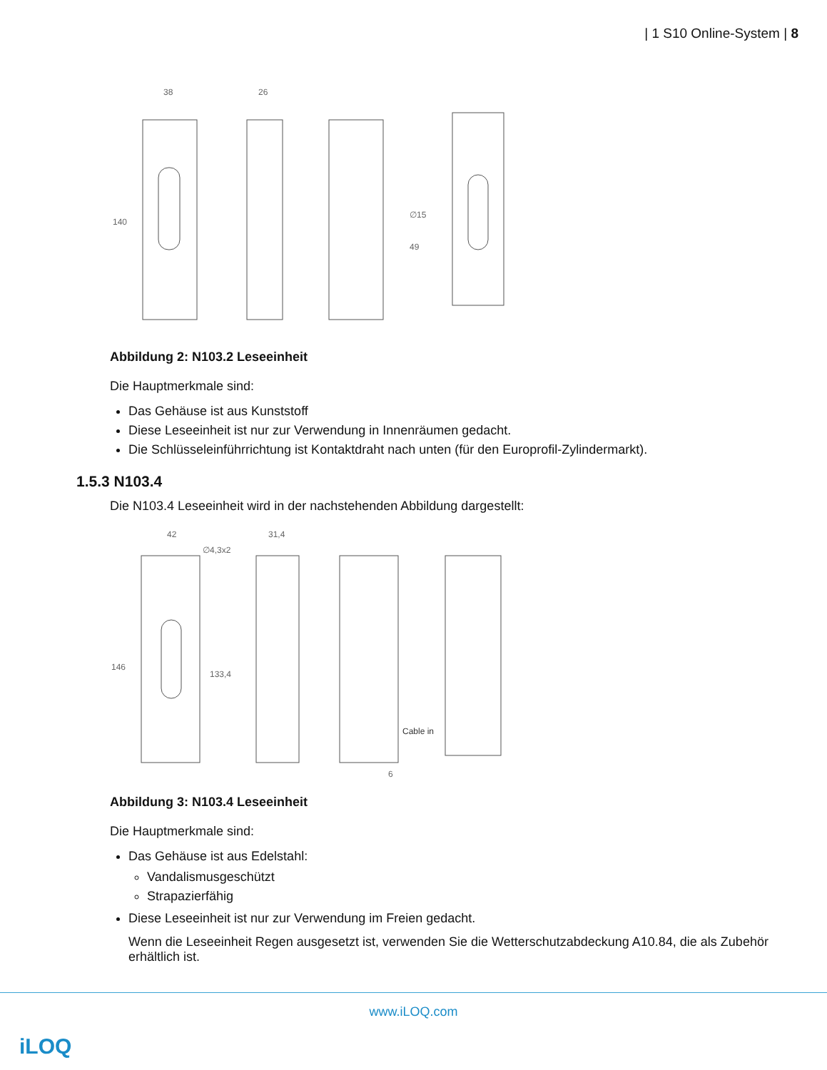| 1 S10 Online-System | 8
38
26
140
∅15
49
Abbildung 2: N103.2 Leseeinheit
Die Hauptmerkmale sind:
Das Gehäuse ist aus Kunststoff
Diese Leseeinheit ist nur zur Verwendung in Innenräumen gedacht.
Die Schlüsseleinführrichtung ist Kontaktdraht nach unten (für den Europroﬁl-Zylindermarkt).
1.5.3 N103.4
Die N103.4 Leseeinheit wird in der nachstehenden Abbildung dargestellt:
42
∅4,3x2
31,4
146
133,4
Cable in
6
Abbildung 3: N103.4 Leseeinheit
Die Hauptmerkmale sind:
Das Gehäuse ist aus Edelstahl:
Vandalismusgeschützt
Strapazierfähig
Diese Leseeinheit ist nur zur Verwendung im Freien gedacht.
Wenn die Leseeinheit Regen ausgesetzt ist, verwenden Sie die Wetterschutzabdeckung A10.84, die als Zubehör erhältlich ist.
www.iLOQ.com
iLOQ